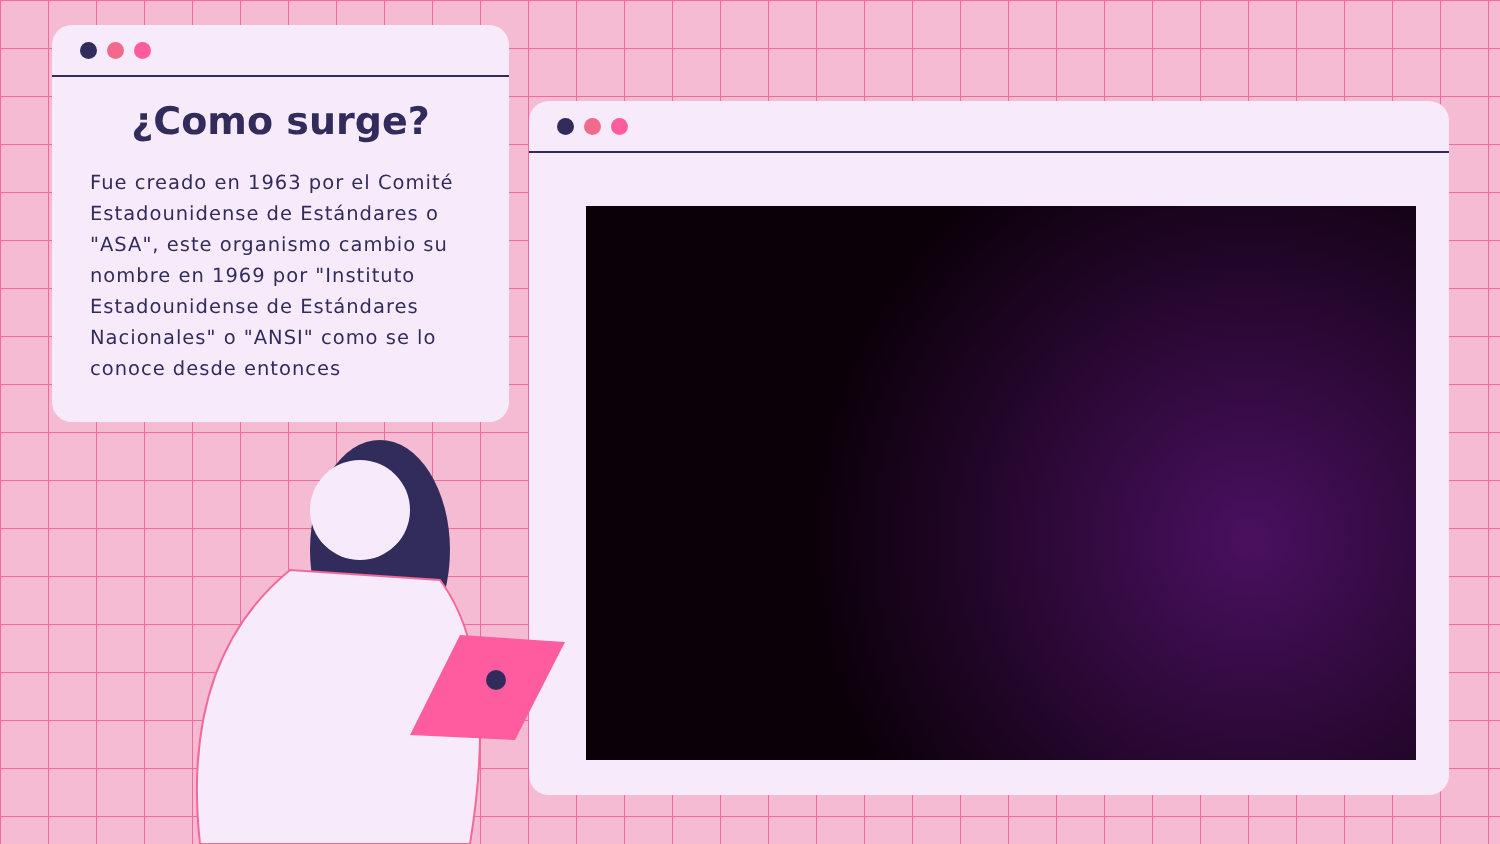¿Como surge?
Fue creado en 1963 por el Comité Estadounidense de Estándares o "ASA", este organismo cambio su nombre en 1969 por "Instituto Estadounidense de Estándares Nacionales" o "ANSI" como se lo conoce desde entonces